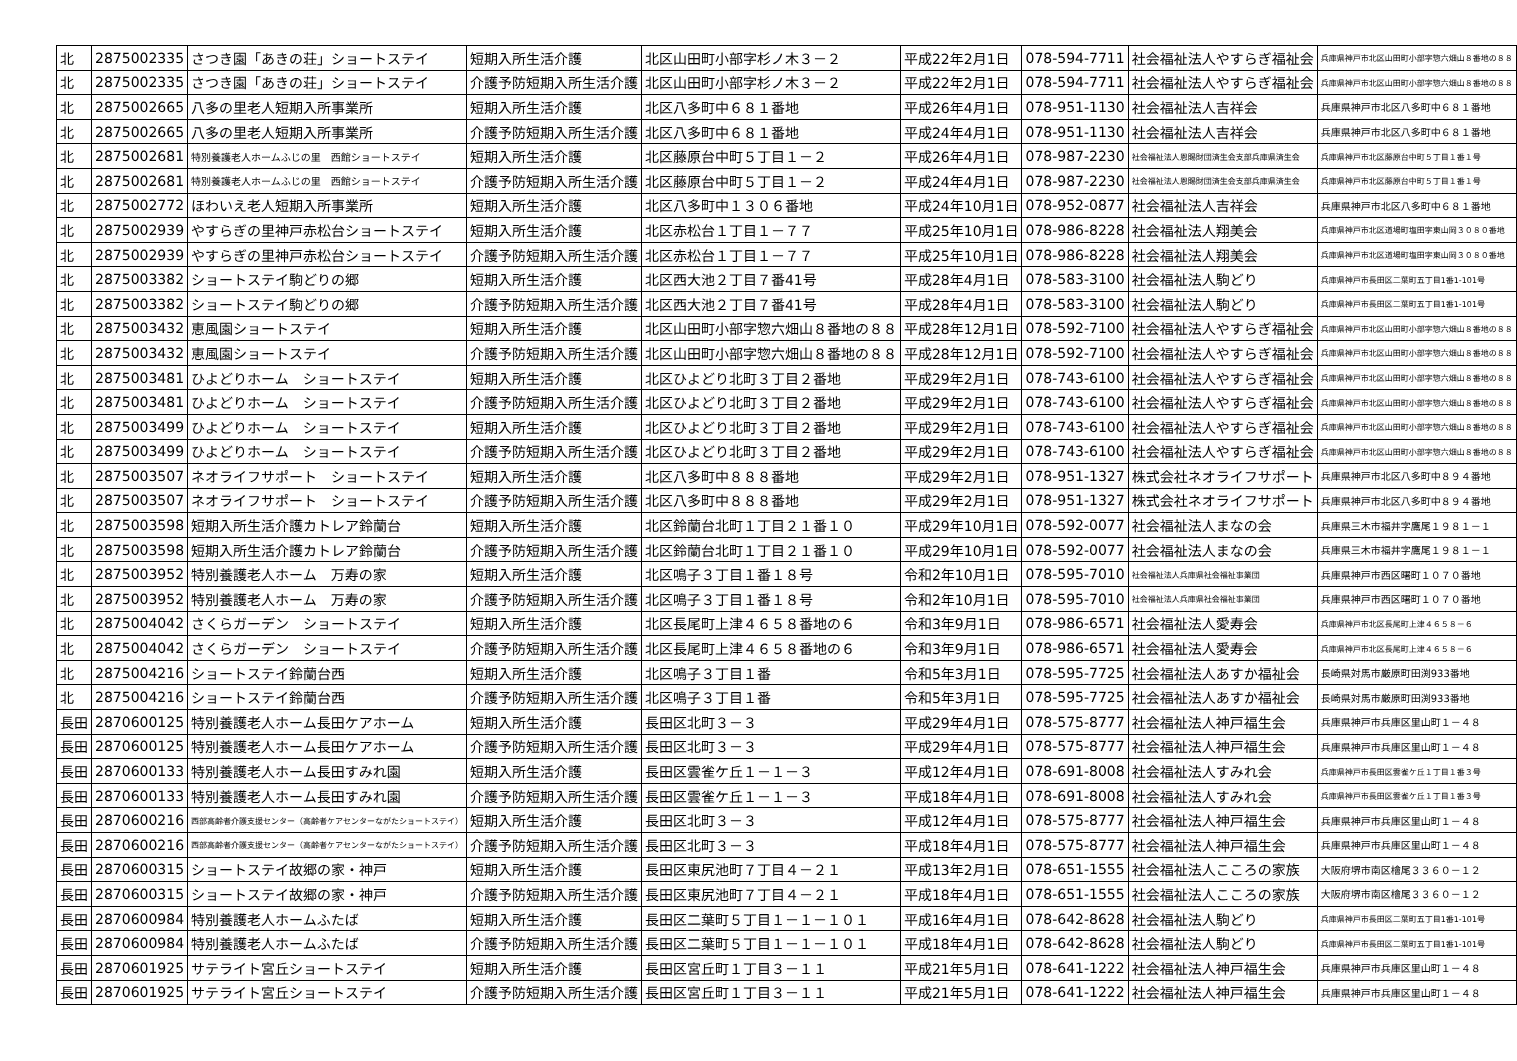| 北 | 2875002335 | さつき園「あきの荘」ショートステイ | 短期入所生活介護 | 北区山田町小部字杉ノ木３－２ | 平成22年2月1日 | 078-594-7711 | 社会福祉法人やすらぎ福祉会 | 兵庫県神戸市北区山田町小部字惣六畑山８番地の８８ |
| 北 | 2875002335 | さつき園「あきの荘」ショートステイ | 介護予防短期入所生活介護 | 北区山田町小部字杉ノ木３－２ | 平成22年2月1日 | 078-594-7711 | 社会福祉法人やすらぎ福祉会 | 兵庫県神戸市北区山田町小部字惣六畑山８番地の８８ |
| 北 | 2875002665 | 八多の里老人短期入所事業所 | 短期入所生活介護 | 北区八多町中６８１番地 | 平成26年4月1日 | 078-951-1130 | 社会福祉法人吉祥会 | 兵庫県神戸市北区八多町中６８１番地 |
| 北 | 2875002665 | 八多の里老人短期入所事業所 | 介護予防短期入所生活介護 | 北区八多町中６８１番地 | 平成24年4月1日 | 078-951-1130 | 社会福祉法人吉祥会 | 兵庫県神戸市北区八多町中６８１番地 |
| 北 | 2875002681 | 特別養護老人ホームふじの里 西館ショートステイ | 短期入所生活介護 | 北区藤原台中町５丁目１－２ | 平成26年4月1日 | 078-987-2230 | 社会福祉法人恩賜財団済生会支部兵庫県済生会 | 兵庫県神戸市北区藤原台中町５丁目１番１号 |
| 北 | 2875002681 | 特別養護老人ホームふじの里 西館ショートステイ | 介護予防短期入所生活介護 | 北区藤原台中町５丁目１－２ | 平成24年4月1日 | 078-987-2230 | 社会福祉法人恩賜財団済生会支部兵庫県済生会 | 兵庫県神戸市北区藤原台中町５丁目１番１号 |
| 北 | 2875002772 | ほわいえ老人短期入所事業所 | 短期入所生活介護 | 北区八多町中１３０６番地 | 平成24年10月1日 | 078-952-0877 | 社会福祉法人吉祥会 | 兵庫県神戸市北区八多町中６８１番地 |
| 北 | 2875002939 | やすらぎの里神戸赤松台ショートステイ | 短期入所生活介護 | 北区赤松台１丁目１－７７ | 平成25年10月1日 | 078-986-8228 | 社会福祉法人翔美会 | 兵庫県神戸市北区道場町塩田字東山岡３０８０番地 |
| 北 | 2875002939 | やすらぎの里神戸赤松台ショートステイ | 介護予防短期入所生活介護 | 北区赤松台１丁目１－７７ | 平成25年10月1日 | 078-986-8228 | 社会福祉法人翔美会 | 兵庫県神戸市北区道場町塩田字東山岡３０８０番地 |
| 北 | 2875003382 | ショートステイ駒どりの郷 | 短期入所生活介護 | 北区西大池２丁目７番41号 | 平成28年4月1日 | 078-583-3100 | 社会福祉法人駒どり | 兵庫県神戸市長田区二葉町五丁目1番1-101号 |
| 北 | 2875003382 | ショートステイ駒どりの郷 | 介護予防短期入所生活介護 | 北区西大池２丁目７番41号 | 平成28年4月1日 | 078-583-3100 | 社会福祉法人駒どり | 兵庫県神戸市長田区二葉町五丁目1番1-101号 |
| 北 | 2875003432 | 恵風園ショートステイ | 短期入所生活介護 | 北区山田町小部字惣六畑山８番地の８８ | 平成28年12月1日 | 078-592-7100 | 社会福祉法人やすらぎ福祉会 | 兵庫県神戸市北区山田町小部字惣六畑山８番地の８８ |
| 北 | 2875003432 | 恵風園ショートステイ | 介護予防短期入所生活介護 | 北区山田町小部字惣六畑山８番地の８８ | 平成28年12月1日 | 078-592-7100 | 社会福祉法人やすらぎ福祉会 | 兵庫県神戸市北区山田町小部字惣六畑山８番地の８８ |
| 北 | 2875003481 | ひよどりホーム ショートステイ | 短期入所生活介護 | 北区ひよどり北町３丁目２番地 | 平成29年2月1日 | 078-743-6100 | 社会福祉法人やすらぎ福祉会 | 兵庫県神戸市北区山田町小部字惣六畑山８番地の８８ |
| 北 | 2875003481 | ひよどりホーム ショートステイ | 介護予防短期入所生活介護 | 北区ひよどり北町３丁目２番地 | 平成29年2月1日 | 078-743-6100 | 社会福祉法人やすらぎ福祉会 | 兵庫県神戸市北区山田町小部字惣六畑山８番地の８８ |
| 北 | 2875003499 | ひよどりホーム ショートステイ | 短期入所生活介護 | 北区ひよどり北町３丁目２番地 | 平成29年2月1日 | 078-743-6100 | 社会福祉法人やすらぎ福祉会 | 兵庫県神戸市北区山田町小部字惣六畑山８番地の８８ |
| 北 | 2875003499 | ひよどりホーム ショートステイ | 介護予防短期入所生活介護 | 北区ひよどり北町３丁目２番地 | 平成29年2月1日 | 078-743-6100 | 社会福祉法人やすらぎ福祉会 | 兵庫県神戸市北区山田町小部字惣六畑山８番地の８８ |
| 北 | 2875003507 | ネオライフサポート ショートステイ | 短期入所生活介護 | 北区八多町中８８８番地 | 平成29年2月1日 | 078-951-1327 | 株式会社ネオライフサポート | 兵庫県神戸市北区八多町中８９４番地 |
| 北 | 2875003507 | ネオライフサポート ショートステイ | 介護予防短期入所生活介護 | 北区八多町中８８８番地 | 平成29年2月1日 | 078-951-1327 | 株式会社ネオライフサポート | 兵庫県神戸市北区八多町中８９４番地 |
| 北 | 2875003598 | 短期入所生活介護カトレア鈴蘭台 | 短期入所生活介護 | 北区鈴蘭台北町１丁目２１番１０ | 平成29年10月1日 | 078-592-0077 | 社会福祉法人まなの会 | 兵庫県三木市福井字鷹尾１９８１－１ |
| 北 | 2875003598 | 短期入所生活介護カトレア鈴蘭台 | 介護予防短期入所生活介護 | 北区鈴蘭台北町１丁目２１番１０ | 平成29年10月1日 | 078-592-0077 | 社会福祉法人まなの会 | 兵庫県三木市福井字鷹尾１９８１－１ |
| 北 | 2875003952 | 特別養護老人ホーム 万寿の家 | 短期入所生活介護 | 北区鳴子３丁目１番１８号 | 令和2年10月1日 | 078-595-7010 | 社会福祉法人兵庫県社会福祉事業団 | 兵庫県神戸市西区曙町１０７０番地 |
| 北 | 2875003952 | 特別養護老人ホーム 万寿の家 | 介護予防短期入所生活介護 | 北区鳴子３丁目１番１８号 | 令和2年10月1日 | 078-595-7010 | 社会福祉法人兵庫県社会福祉事業団 | 兵庫県神戸市西区曙町１０７０番地 |
| 北 | 2875004042 | さくらガーデン ショートステイ | 短期入所生活介護 | 北区長尾町上津４６５８番地の６ | 令和3年9月1日 | 078-986-6571 | 社会福祉法人愛寿会 | 兵庫県神戸市北区長尾町上津４６５８－６ |
| 北 | 2875004042 | さくらガーデン ショートステイ | 介護予防短期入所生活介護 | 北区長尾町上津４６５８番地の６ | 令和3年9月1日 | 078-986-6571 | 社会福祉法人愛寿会 | 兵庫県神戸市北区長尾町上津４６５８－６ |
| 北 | 2875004216 | ショートステイ鈴蘭台西 | 短期入所生活介護 | 北区鳴子３丁目１番 | 令和5年3月1日 | 078-595-7725 | 社会福祉法人あすか福祉会 | 長崎県対馬市厳原町田渕933番地 |
| 北 | 2875004216 | ショートステイ鈴蘭台西 | 介護予防短期入所生活介護 | 北区鳴子３丁目１番 | 令和5年3月1日 | 078-595-7725 | 社会福祉法人あすか福祉会 | 長崎県対馬市厳原町田渕933番地 |
| 長田 | 2870600125 | 特別養護老人ホーム長田ケアホーム | 短期入所生活介護 | 長田区北町３－３ | 平成29年4月1日 | 078-575-8777 | 社会福祉法人神戸福生会 | 兵庫県神戸市兵庫区里山町１－４８ |
| 長田 | 2870600125 | 特別養護老人ホーム長田ケアホーム | 介護予防短期入所生活介護 | 長田区北町３－３ | 平成29年4月1日 | 078-575-8777 | 社会福祉法人神戸福生会 | 兵庫県神戸市兵庫区里山町１－４８ |
| 長田 | 2870600133 | 特別養護老人ホーム長田すみれ園 | 短期入所生活介護 | 長田区雲雀ケ丘１－１－３ | 平成12年4月1日 | 078-691-8008 | 社会福祉法人すみれ会 | 兵庫県神戸市長田区雲雀ケ丘１丁目１番３号 |
| 長田 | 2870600133 | 特別養護老人ホーム長田すみれ園 | 介護予防短期入所生活介護 | 長田区雲雀ケ丘１－１－３ | 平成18年4月1日 | 078-691-8008 | 社会福祉法人すみれ会 | 兵庫県神戸市長田区雲雀ケ丘１丁目１番３号 |
| 長田 | 2870600216 | 西部高齢者介護支援センター（高齢者ケアセンターながたショートステイ） | 短期入所生活介護 | 長田区北町３－３ | 平成12年4月1日 | 078-575-8777 | 社会福祉法人神戸福生会 | 兵庫県神戸市兵庫区里山町１－４８ |
| 長田 | 2870600216 | 西部高齢者介護支援センター（高齢者ケアセンターながたショートステイ） | 介護予防短期入所生活介護 | 長田区北町３－３ | 平成18年4月1日 | 078-575-8777 | 社会福祉法人神戸福生会 | 兵庫県神戸市兵庫区里山町１－４８ |
| 長田 | 2870600315 | ショートステイ故郷の家・神戸 | 短期入所生活介護 | 長田区東尻池町７丁目４－２１ | 平成13年2月1日 | 078-651-1555 | 社会福祉法人こころの家族 | 大阪府堺市南区檜尾３３６０－１２ |
| 長田 | 2870600315 | ショートステイ故郷の家・神戸 | 介護予防短期入所生活介護 | 長田区東尻池町７丁目４－２１ | 平成18年4月1日 | 078-651-1555 | 社会福祉法人こころの家族 | 大阪府堺市南区檜尾３３６０－１２ |
| 長田 | 2870600984 | 特別養護老人ホームふたば | 短期入所生活介護 | 長田区二葉町５丁目１－１－１０１ | 平成16年4月1日 | 078-642-8628 | 社会福祉法人駒どり | 兵庫県神戸市長田区二葉町五丁目1番1-101号 |
| 長田 | 2870600984 | 特別養護老人ホームふたば | 介護予防短期入所生活介護 | 長田区二葉町５丁目１－１－１０１ | 平成18年4月1日 | 078-642-8628 | 社会福祉法人駒どり | 兵庫県神戸市長田区二葉町五丁目1番1-101号 |
| 長田 | 2870601925 | サテライト宮丘ショートステイ | 短期入所生活介護 | 長田区宮丘町１丁目３－１１ | 平成21年5月1日 | 078-641-1222 | 社会福祉法人神戸福生会 | 兵庫県神戸市兵庫区里山町１－４８ |
| 長田 | 2870601925 | サテライト宮丘ショートステイ | 介護予防短期入所生活介護 | 長田区宮丘町１丁目３－１１ | 平成21年5月1日 | 078-641-1222 | 社会福祉法人神戸福生会 | 兵庫県神戸市兵庫区里山町１－４８ |